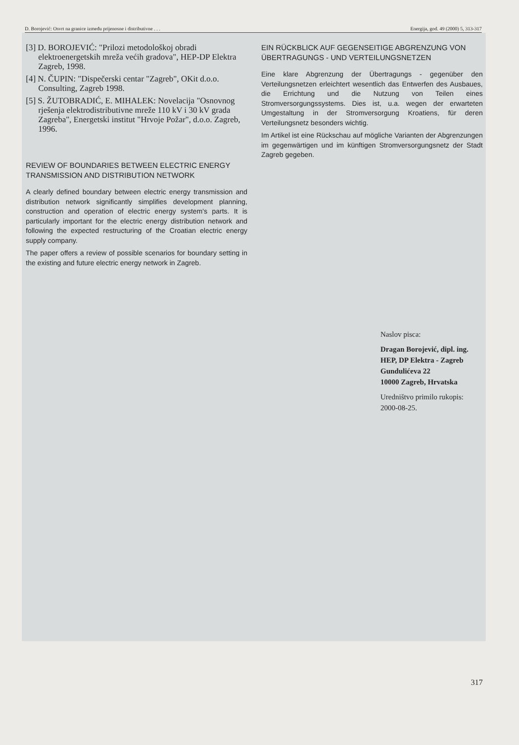D. Borojević: Osvrt na granice između prijenosne i distributivne . . . Energija, god. 49 (2000) 5, 313-317
[3] D. BOROJEVIĆ: "Prilozi metodološkoj obradi elektroenergetskih mreža većih gradova", HEP-DP Elektra Zagreb, 1998.
[4] N. ČUPIN: "Dispečerski centar "Zagreb", OKit d.o.o. Consulting, Zagreb 1998.
[5] S. ŽUTOBRADIĆ, E. MIHALEK: Novelacija "Osnovnog rješenja elektrodistributivne mreže 110 kV i 30 kV grada Zagreba", Energetski institut "Hrvoje Požar", d.o.o. Zagreb, 1996.
REVIEW OF BOUNDARIES BETWEEN ELECTRIC ENERGY TRANSMISSION AND DISTRIBUTION NETWORK
A clearly defined boundary between electric energy transmission and distribution network significantly simplifies development planning, construction and operation of electric energy system's parts. It is particularly important for the electric energy distribution network and following the expected restructuring of the Croatian electric energy supply company.
The paper offers a review of possible scenarios for boundary setting in the existing and future electric energy network in Zagreb.
EIN RÜCKBLICK AUF GEGENSEITIGE ABGRENZUNG VON ÜBERTRAGUNGS - UND VERTEILUNGSNETZEN
Eine klare Abgrenzung der Übertragungs - gegenüber den Verteilungsnetzen erleichtert wesentlich das Entwerfen des Ausbaues, die Errichtung und die Nutzung von Teilen eines Stromversorgungssystems. Dies ist, u.a. wegen der erwarteten Umgestaltung in der Stromversorgung Kroatiens, für deren Verteilungsnetz besonders wichtig.
Im Artikel ist eine Rückschau auf mögliche Varianten der Abgrenzungen im gegenwärtigen und im künftigen Stromversorgungsnetz der Stadt Zagreb gegeben.
Naslov pisca:
Dragan Borojević, dipl. ing.
HEP, DP Elektra - Zagreb
Gundulićeva 22
10000 Zagreb, Hrvatska
Uredništvo primilo rukopis:
2000-08-25.
317